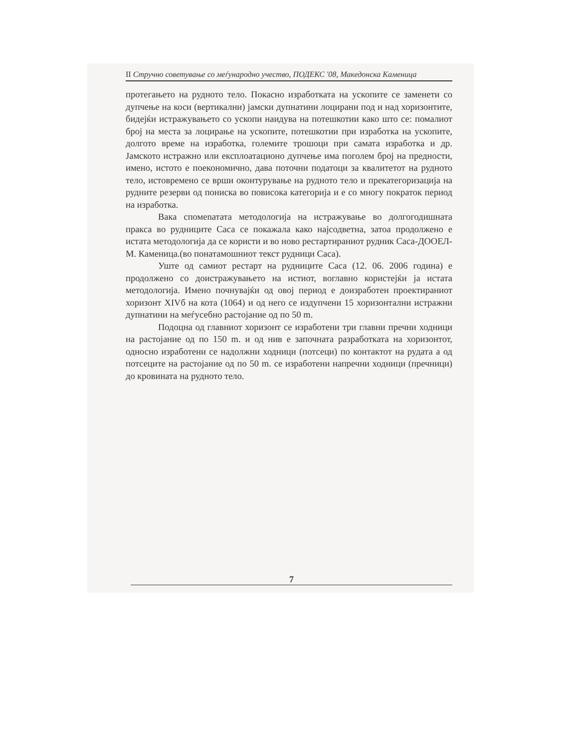II Стручно советување со меѓународно учество, ПОДЕКС '08, Македонска Каменица
протегањето на рудното тело. Покасно изработката на ускопите се заменети со дупчење на коси (вертикални) јамски дупнатини лоцирани под и над хоризонтите, бидејќи истражувањето со ускопи наидува на потешкотии како што се: помалиот број на места за лоцирање на ускопите, потешкотии при изработка на ускопите, долгото време на изработка, големите трошоци при самата изработка и др. Јамското истражно или експлоатационо дупчење има поголем број на предности, имено, истото е поекономично, дава поточни податоци за квалитетот на рудното тело, истовремено се врши оконтурување на рудното тело и прекатегоризација на рудните резерви од пониска во повисока категорија и е со многу пократок период на изработка.
Вака спомenатата методологија на истражување во долгогодишната пракса во рудниците Саса се покажала како најсодветна, затоа продолжено е истата методологија да се користи и во ново рестартираниот рудник Саса-ДООЕЛ-М. Каменица.(во понатамошниот текст рудници Саса).
Уште од самиот рестарт на рудниците Саса (12. 06. 2006 година) е продолжено со доистражувањето на истиот, воглавно користејќи ја истата методологија. Имено почнувајќи од овој период е доизработен проектираниот хоризонт XIVб на кота (1064) и од него се издупчени 15 хоризонтални истражни дупнатини на меѓусебно растојание од по 50 m.
Подоцна од главниот хоризонт се изработени три главни пречни ходници на растојание од по 150 m. и од нив е започната разработката на хоризонтот, односно изработени се надолжни ходници (потсеци) по контактот на рудата а од потсеците на растојание од по 50 m. се изработени напречни ходници (пречници) до кровината на рудното тело.
7